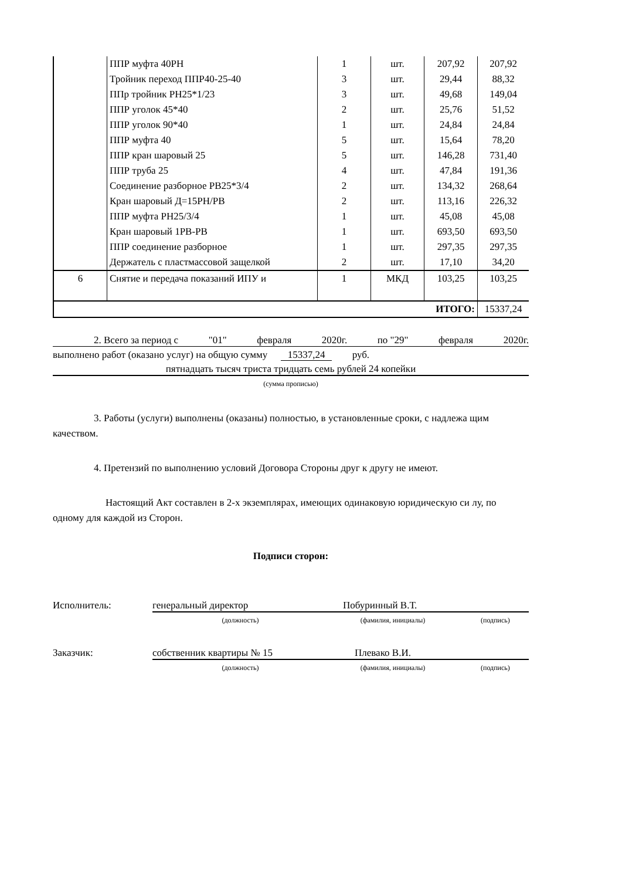| | ППР муфта 40РН | 1 | шт. | 207,92 | 207,92 |
| | Тройник переход ППР40-25-40 | 3 | шт. | 29,44 | 88,32 |
| | ППр тройник РН25*1/23 | 3 | шт. | 49,68 | 149,04 |
| | ППР уголок 45*40 | 2 | шт. | 25,76 | 51,52 |
| | ППР уголок 90*40 | 1 | шт. | 24,84 | 24,84 |
| | ППР муфта 40 | 5 | шт. | 15,64 | 78,20 |
| | ППР кран шаровый 25 | 5 | шт. | 146,28 | 731,40 |
| | ППР труба 25 | 4 | шт. | 47,84 | 191,36 |
| | Соединение разборное РВ25*3/4 | 2 | шт. | 134,32 | 268,64 |
| | Кран шаровый Д=15РН/РВ | 2 | шт. | 113,16 | 226,32 |
| | ППР муфта РН25/3/4 | 1 | шт. | 45,08 | 45,08 |
| | Кран шаровый 1РВ-РВ | 1 | шт. | 693,50 | 693,50 |
| | ППР соединение разборное | 1 | шт. | 297,35 | 297,35 |
| | Держатель с пластмассовой защелкой | 2 | шт. | 17,10 | 34,20 |
| 6 | Снятие и передача показаний ИПУ и | 1 | МКД | 103,25 | 103,25 |
| ИТОГО: | | | | | 15337,24 |
2. Всего за период с "01" февраля 2020г. по "29" февраля 2020г.
выполнено работ (оказано услуг) на общую сумму 15337,24 руб.
пятнадцать тысяч триста тридцать семь рублей 24 копейки
(сумма прописью)
3. Работы (услуги) выполнены (оказаны) полностью, в установленные сроки, с надлежа щим качеством.
4. Претензий по выполнению условий Договора Стороны друг к другу не имеют.
Настоящий Акт составлен в 2-х экземплярах, имеющих одинаковую юридическую си лу, по одному для каждой из Сторон.
Подписи сторон:
Исполнитель: генеральный директор Побуринный В.Т.
(должность) (фамилия, инициалы) (подпись)
Заказчик: собственник квартиры № 15 Плевако В.И.
(должность) (фамилия, инициалы) (подпись)